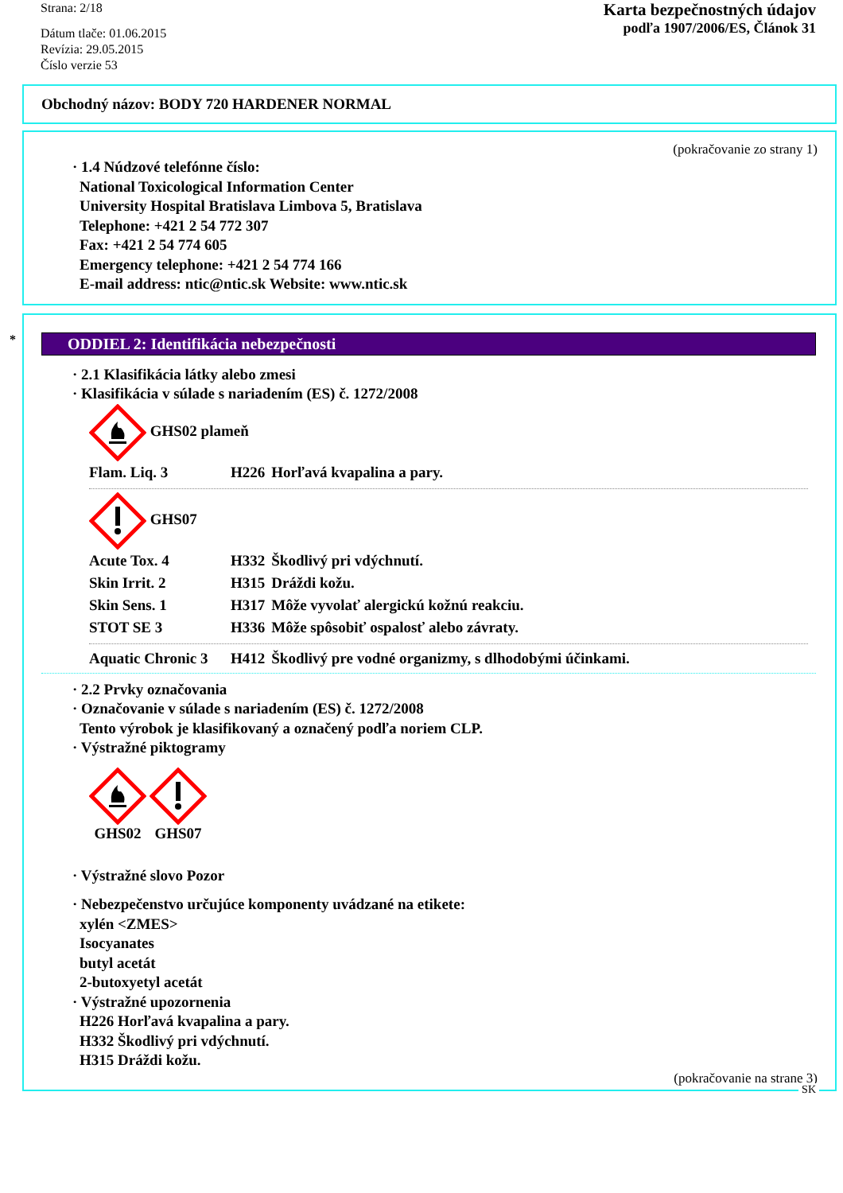Strana: 2/18
Dátum tlače: 01.06.2015
Revízia: 29.05.2015
Číslo verzie 53
Karta bezpečnostných údajov
podľa 1907/2006/ES, Článok 31
Obchodný názov: BODY 720 HARDENER NORMAL
(pokračovanie zo strany 1)
· 1.4 Núdzové telefónne číslo:
National Toxicological Information Center
University Hospital Bratislava Limbova 5, Bratislava
Telephone: +421 2 54 772 307
Fax: +421 2 54 774 605
Emergency telephone: +421 2 54 774 166
E-mail address: ntic@ntic.sk Website: www.ntic.sk
*
ODDIEL 2: Identifikácia nebezpečnosti
· 2.1 Klasifikácia látky alebo zmesi
· Klasifikácia v súlade s nariadením (ES) č. 1272/2008
GHS02 plameň
| Flam. Liq. 3 | H226 | Horľavá kvapalina a pary. |
GHS07
| Acute Tox. 4 | H332 | Škodlivý pri vdýchnutí. |
| Skin Irrit. 2 | H315 | Dráždi kožu. |
| Skin Sens. 1 | H317 | Môže vyvolať alergickú kožnú reakciu. |
| STOT SE 3 | H336 | Môže spôsobiť ospalosť alebo závraty. |
| Aquatic Chronic 3 | H412 | Škodlivý pre vodné organizmy, s dlhodobými účinkami. |
· 2.2 Prvky označovania
· Označovanie v súlade s nariadením (ES) č. 1272/2008
Tento výrobok je klasifikovaný a označený podľa noriem CLP.
· Výstražné piktogramy
GHS02
GHS07
· Výstražné slovo Pozor
· Nebezpečenstvo určujúce komponenty uvádzané na etikete:
xylén <ZMES>
Isocyanates
butyl acetát
2-butoxyetyl acetát
· Výstražné upozornenia
H226 Horľavá kvapalina a pary.
H332 Škodlivý pri vdýchnutí.
H315 Dráždi kožu.
(pokračovanie na strane 3)
SK